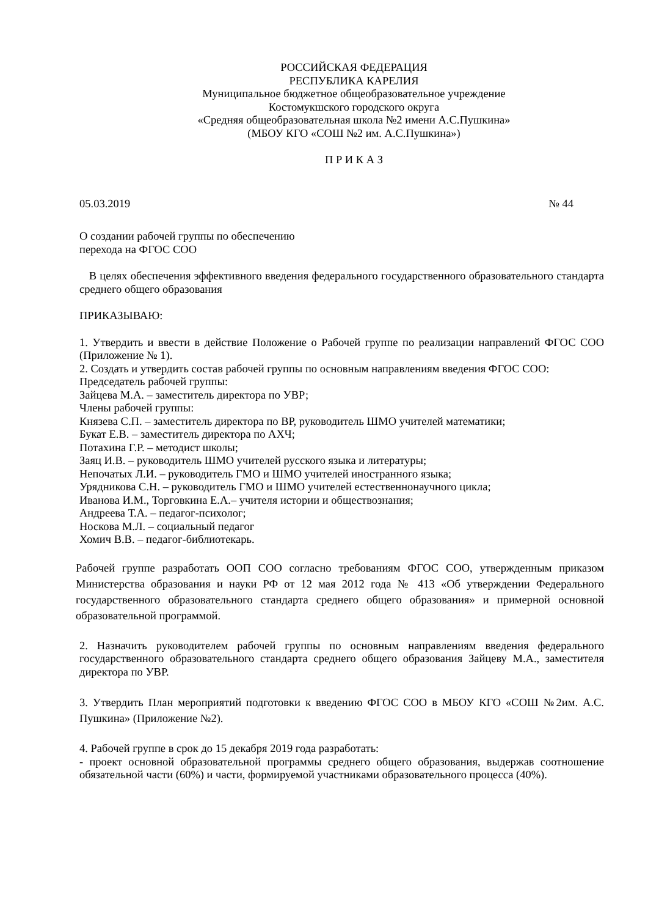РОССИЙСКАЯ ФЕДЕРАЦИЯ
РЕСПУБЛИКА КАРЕЛИЯ
Муниципальное бюджетное общеобразовательное учреждение
Костомукшского городского округа
«Средняя общеобразовательная школа №2 имени А.С.Пушкина»
(МБОУ КГО «СОШ №2 им. А.С.Пушкина»)
П Р И К А З
05.03.2019 № 44
О создании рабочей группы по обеспечению
перехода на ФГОС СОО
В целях обеспечения эффективного введения федерального государственного образовательного стандарта среднего общего образования
ПРИКАЗЫВАЮ:
1. Утвердить и ввести в действие Положение о Рабочей группе по реализации направлений ФГОС СОО (Приложение № 1).
2. Создать и утвердить состав рабочей группы по основным направлениям введения ФГОС СОО:
Председатель рабочей группы:
Зайцева М.А. – заместитель директора по УВР;
Члены рабочей группы:
Князева С.П. – заместитель директора по ВР, руководитель ШМО учителей математики;
Букат Е.В. – заместитель директора по АХЧ;
Потахина Г.Р. – методист школы;
Заяц И.В. – руководитель ШМО учителей русского языка и литературы;
Непочатых Л.И. – руководитель ГМО и ШМО учителей иностранного языка;
Урядникова С.Н. – руководитель ГМО и ШМО учителей естественнонаучного цикла;
Иванова И.М., Торговкина Е.А.– учителя истории и обществознания;
Андреева Т.А. – педагог-психолог;
Носкова М.Л. – социальный педагог
Хомич В.В. – педагог-библиотекарь.
Рабочей группе разработать ООП СОО согласно требованиям ФГОС СОО, утвержденным приказом Министерства образования и науки РФ от 12 мая 2012 года № 413 «Об утверждении Федерального государственного образовательного стандарта среднего общего образования» и примерной основной образовательной программой.
2. Назначить руководителем рабочей группы по основным направлениям введения федерального государственного образовательного стандарта среднего общего образования Зайцеву М.А., заместителя директора по УВР.
3. Утвердить План мероприятий подготовки к введению ФГОС СОО в МБОУ КГО «СОШ №2им. А.С. Пушкина» (Приложение №2).
4. Рабочей группе в срок до 15 декабря 2019 года разработать:
- проект основной образовательной программы среднего общего образования, выдержав соотношение обязательной части (60%) и части, формируемой участниками образовательного процесса (40%).